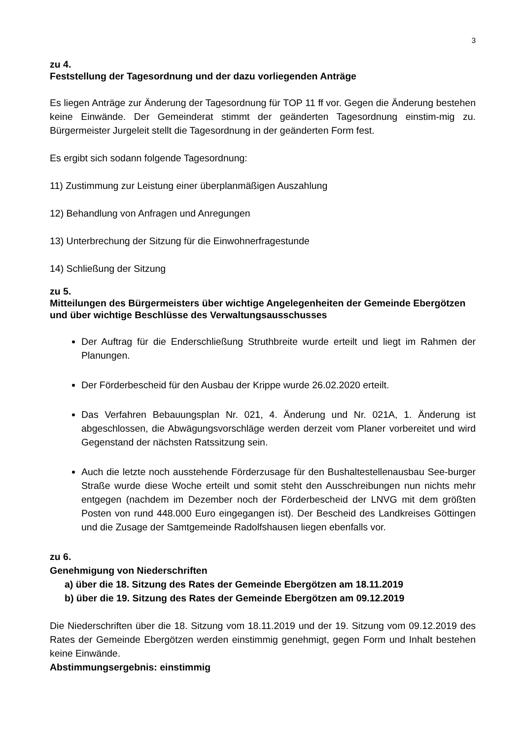3
zu 4.
Feststellung der Tagesordnung und der dazu vorliegenden Anträge
Es liegen Anträge zur Änderung der Tagesordnung für TOP 11 ff vor. Gegen die Änderung bestehen keine Einwände. Der Gemeinderat stimmt der geänderten Tagesordnung einstim-mig zu. Bürgermeister Jurgeleit stellt die Tagesordnung in der geänderten Form fest.
Es ergibt sich sodann folgende Tagesordnung:
11) Zustimmung zur Leistung einer überplanmäßigen Auszahlung
12) Behandlung von Anfragen und Anregungen
13) Unterbrechung der Sitzung für die Einwohnerfragestunde
14) Schließung der Sitzung
zu 5.
Mitteilungen des Bürgermeisters über wichtige Angelegenheiten der Gemeinde Ebergötzen und über wichtige Beschlüsse des Verwaltungsausschusses
Der Auftrag für die Enderschließung Struthbreite wurde erteilt und liegt im Rahmen der Planungen.
Der Förderbescheid für den Ausbau der Krippe wurde 26.02.2020 erteilt.
Das Verfahren Bebauungsplan Nr. 021, 4. Änderung und Nr. 021A, 1. Änderung ist abgeschlossen, die Abwägungsvorschläge werden derzeit vom Planer vorbereitet und wird Gegenstand der nächsten Ratssitzung sein.
Auch die letzte noch ausstehende Förderzusage für den Bushaltestellenausbau See-burger Straße wurde diese Woche erteilt und somit steht den Ausschreibungen nun nichts mehr entgegen (nachdem im Dezember noch der Förderbescheid der LNVG mit dem größten Posten von rund 448.000 Euro eingegangen ist). Der Bescheid des Landkreises Göttingen und die Zusage der Samtgemeinde Radolfshausen liegen ebenfalls vor.
zu 6.
Genehmigung von Niederschriften
a) über die 18. Sitzung des Rates der Gemeinde Ebergötzen am 18.11.2019
b) über die 19. Sitzung des Rates der Gemeinde Ebergötzen am 09.12.2019
Die Niederschriften über die 18. Sitzung vom 18.11.2019 und der 19. Sitzung vom 09.12.2019 des Rates der Gemeinde Ebergötzen werden einstimmig genehmigt, gegen Form und Inhalt bestehen keine Einwände.
Abstimmungsergebnis: einstimmig